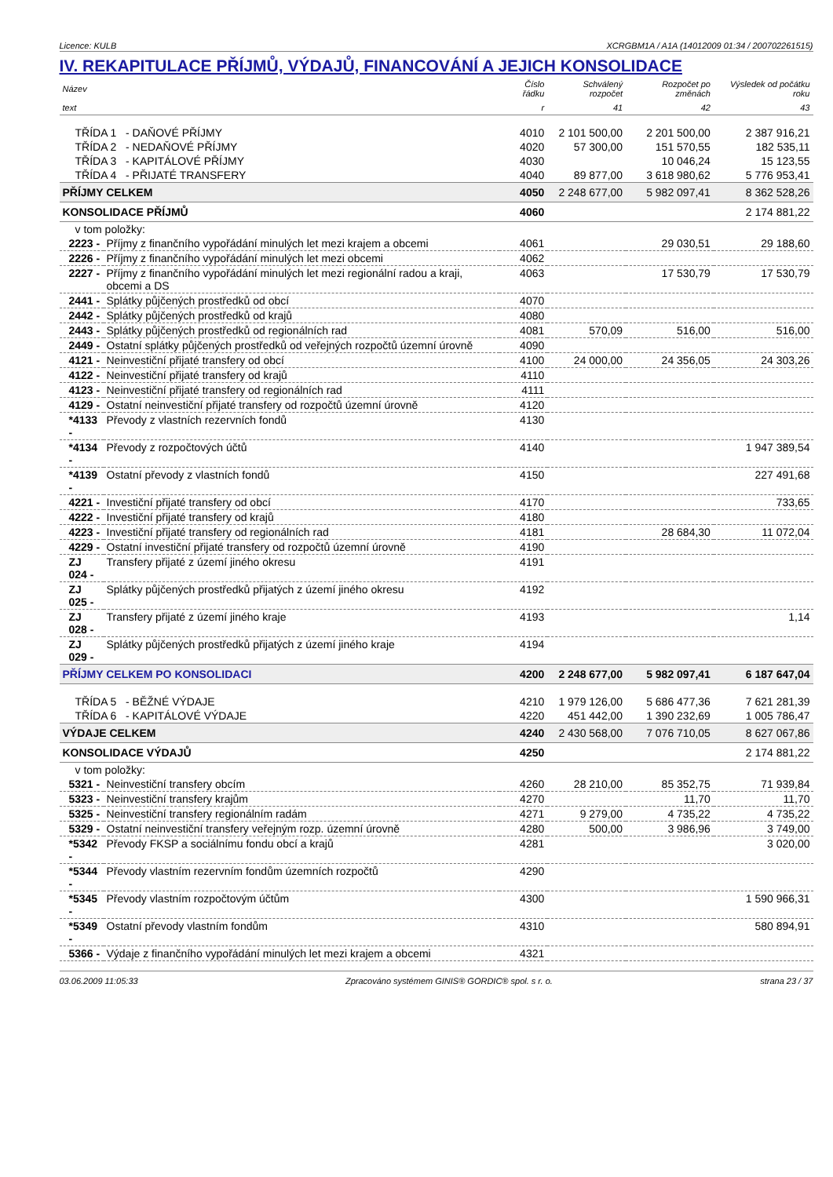Licence: KULB XCRGBM1A / A1A (14012009 01:34 / 200702261515)
IV. REKAPITULACE PŘÍJMŮ, VÝDAJŮ, FINANCOVÁNÍ A JEJICH KONSOLIDACE
| Název | | Číslo řádku | Schválený rozpočet | Rozpočet po změnách | Výsledek od počátku roku |
| --- | --- | --- | --- | --- | --- |
| text | | r | 41 | 42 | 43 |
| TŘÍDA 1 - DAŇOVÉ PŘÍJMY | | 4010 | 2 101 500,00 | 2 201 500,00 | 2 387 916,21 |
| TŘÍDA 2 - NEDAŇOVÉ PŘÍJMY | | 4020 | 57 300,00 | 151 570,55 | 182 535,11 |
| TŘÍDA 3 - KAPITÁLOVÉ PŘÍJMY | | 4030 | | 10 046,24 | 15 123,55 |
| TŘÍDA 4 - PŘIJATÉ TRANSFERY | | 4040 | 89 877,00 | 3 618 980,62 | 5 776 953,41 |
| PŘÍJMY CELKEM | | 4050 | 2 248 677,00 | 5 982 097,41 | 8 362 528,26 |
| KONSOLIDACE PŘÍJMŮ | | 4060 | | | 2 174 881,22 |
| v tom položky: | | | | | |
| 2223 - | Příjmy z finančního vypořádání minulých let mezi krajem a obcemi | 4061 | | 29 030,51 | 29 188,60 |
| 2226 - | Příjmy z finančního vypořádání minulých let mezi obcemi | 4062 | | | |
| 2227 - | Příjmy z finančního vypořádání minulých let mezi regionální radou a kraji, obcemi a DS | 4063 | | 17 530,79 | 17 530,79 |
| 2441 - | Splátky půjčených prostředků od obcí | 4070 | | | |
| 2442 - | Splátky půjčených prostředků od krajů | 4080 | | | |
| 2443 - | Splátky půjčených prostředků od regionálních rad | 4081 | 570,09 | 516,00 | 516,00 |
| 2449 - | Ostatní splátky půjčených prostředků od veřejných rozpočtů územní úrovně | 4090 | | | |
| 4121 - | Neinvestiční přijaté transfery od obcí | 4100 | 24 000,00 | 24 356,05 | 24 303,26 |
| 4122 - | Neinvestiční přijaté transfery od krajů | 4110 | | | |
| 4123 - | Neinvestiční přijaté transfery od regionálních rad | 4111 | | | |
| 4129 - | Ostatní neinvestiční přijaté transfery od rozpočtů územní úrovně | 4120 | | | |
| *4133 - | Převody z vlastních rezervních fondů | 4130 | | | |
| *4134 - | Převody z rozpočtových účtů | 4140 | | | 1 947 389,54 |
| *4139 - | Ostatní převody z vlastních fondů | 4150 | | | 227 491,68 |
| 4221 - | Investiční přijaté transfery od obcí | 4170 | | | 733,65 |
| 4222 - | Investiční přijaté transfery od krajů | 4180 | | | |
| 4223 - | Investiční přijaté transfery od regionálních rad | 4181 | | 28 684,30 | 11 072,04 |
| 4229 - | Ostatní investiční přijaté transfery od rozpočtů územní úrovně | 4190 | | | |
| ZJ 024 - | Transfery přijaté z území jiného okresu | 4191 | | | |
| ZJ 025 - | Splátky půjčených prostředků přijatých z území jiného okresu | 4192 | | | |
| ZJ 028 - | Transfery přijaté z území jiného kraje | 4193 | | | 1,14 |
| ZJ 029 - | Splátky půjčených prostředků přijatých z území jiného kraje | 4194 | | | |
| PŘÍJMY CELKEM PO KONSOLIDACI | | 4200 | 2 248 677,00 | 5 982 097,41 | 6 187 647,04 |
| TŘÍDA 5 - BĚŽNÉ VÝDAJE | | 4210 | 1 979 126,00 | 5 686 477,36 | 7 621 281,39 |
| TŘÍDA 6 - KAPITÁLOVÉ VÝDAJE | | 4220 | 451 442,00 | 1 390 232,69 | 1 005 786,47 |
| VÝDAJE CELKEM | | 4240 | 2 430 568,00 | 7 076 710,05 | 8 627 067,86 |
| KONSOLIDACE VÝDAJŮ | | 4250 | | | 2 174 881,22 |
| v tom položky: | | | | | |
| 5321 - | Neinvestiční transfery obcím | 4260 | 28 210,00 | 85 352,75 | 71 939,84 |
| 5323 - | Neinvestiční transfery krajům | 4270 | | 11,70 | 11,70 |
| 5325 - | Neinvestiční transfery regionálním radám | 4271 | 9 279,00 | 4 735,22 | 4 735,22 |
| 5329 - | Ostatní neinvestiční transfery veřejným rozp. územní úrovně | 4280 | 500,00 | 3 986,96 | 3 749,00 |
| *5342 - | Převody FKSP a sociálnímu fondu obcí a krajů | 4281 | | | 3 020,00 |
| *5344 - | Převody vlastním rezervním fondům územních rozpočtů | 4290 | | | |
| *5345 - | Převody vlastním rozpočtovým účtům | 4300 | | | 1 590 966,31 |
| *5349 - | Ostatní převody vlastním fondům | 4310 | | | 580 894,91 |
| 5366 - | Výdaje z finančního vypořádání minulých let mezi krajem a obcemi | 4321 | | | |
03.06.2009 11:05:33 Zpracováno systémem GINIS® GORDIC® spol. s r. o. strana 23 / 37